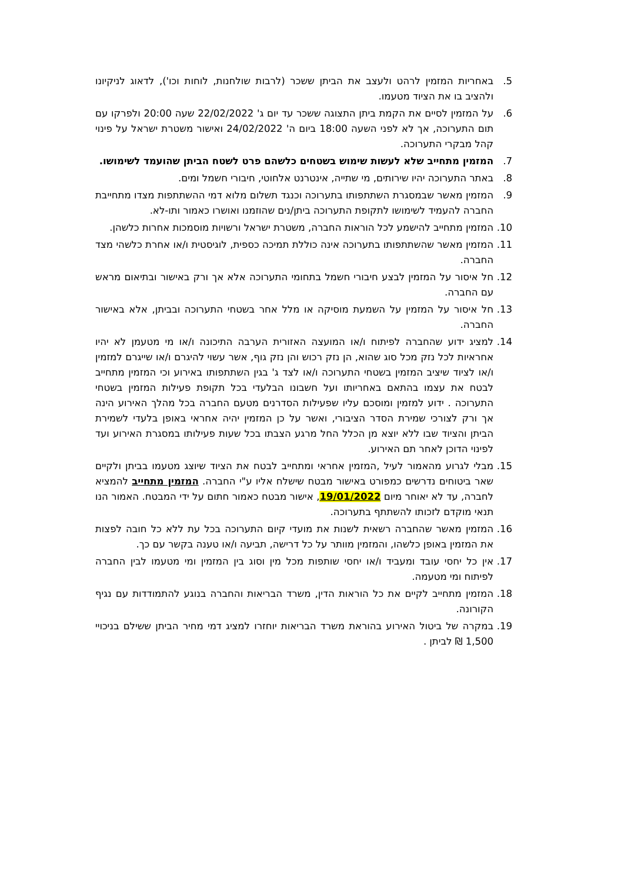5. באחריות המזמין לרהט ולעצב את הביתן ששכר (לרבות שולחנות, לוחות וכו'), לדאוג לניקיונו ולהציב בו את הציוד מטעמו.
6. על המזמין לסיים את הקמת ביתן התצוגה ששכר עד יום ג' 22/02/2022 שעה 20:00 ולפרקו עם תום התערוכה, אך לא לפני השעה 18:00 ביום ה' 24/02/2022 ואישור משטרת ישראל על פינוי קהל מבקרי התערוכה.
7. המזמין מתחייב שלא לעשות שימוש בשטחים כלשהם פרט לשטח הביתן שהועמד לשימושו.
8. באתר התערוכה יהיו שירותים, מי שתייה, אינטרנט אלחוטי, חיבורי חשמל ומים.
9. המזמין מאשר שבמסגרת השתתפותו בתערוכה וכנגד תשלום מלוא דמי ההשתתפות מצדו מתחייבת החברה להעמיד לשימושו לתקופת התערוכה ביתן/נים שהוזמנו ואושרו כאמור ותו-לא.
10. המזמין מתחייב להישמע לכל הוראות החברה, משטרת ישראל ורשויות מוסמכות אחרות כלשהן.
11. המזמין מאשר שהשתתפותו בתערוכה אינה כוללת תמיכה כספית, לוגיסטית ו/או אחרת כלשהי מצד החברה.
12. חל איסור על המזמין לבצע חיבורי חשמל בתחומי התערוכה אלא אך ורק באישור ובתיאום מראש עם החברה.
13. חל איסור על המזמין על השמעת מוסיקה או מלל אחר בשטחי התערוכה ובביתן, אלא באישור החברה.
14. למציג ידוע שהחברה לפיתוח ו/או המועצה האזורית הערבה התיכונה ו/או מי מטעמן לא יהיו אחראיות לכל נזק מכל סוג שהוא, הן נזק רכוש והן נזק גוף, אשר עשוי להיגרם ו/או שייגרם למזמין ו/או לציוד שיציב המזמין בשטחי התערוכה ו/או לצד ג' בגין השתתפותו באירוע וכי המזמין מתחייב לבטח את עצמו בהתאם באחריותו ועל חשבונו הבלעדי בכל תקופת פעילות המזמין בשטחי התערוכה . ידוע למזמין ומוסכם עליו שפעילות הסדרנים מטעם החברה בכל מהלך האירוע הינה אך ורק לצורכי שמירת הסדר הציבורי, ואשר על כן המזמין יהיה אחראי באופן בלעדי לשמירת הביתן והציוד שבו ללא יוצא מן הכלל החל מרגע הצבתו בכל שעות פעילותו במסגרת האירוע ועד לפינוי הדוכן לאחר תם האירוע.
15. מבלי לגרוע מהאמור לעיל ,המזמין אחראי ומתחייב לבטח את הציוד שיוצג מטעמו בביתן ולקיים שאר ביטוחים נדרשים כמפורט באישור מבטח שישלח אליו ע"י החברה. המזמין מתחייב להמציא לחברה, עד לא יאוחר מיום 19/01/2022, אישור מבטח כאמור חתום על ידי המבטח. האמור הנו תנאי מוקדם לזכותו להשתתף בתערוכה.
16. המזמין מאשר שהחברה רשאית לשנות את מועדי קיום התערוכה בכל עת ללא כל חובה לפצות את המזמין באופן כלשהו, והמזמין מוותר על כל דרישה, תביעה ו/או טענה בקשר עם כך.
17. אין כל יחסי עובד ומעביד ו/או יחסי שותפות מכל מין וסוג בין המזמין ומי מטעמו לבין החברה לפיתוח ומי מטעמה.
18. המזמין מתחייב לקיים את כל הוראות הדין, משרד הבריאות והחברה בנוגע להתמודדות עם נגיף הקורונה.
19. במקרה של ביטול האירוע בהוראת משרד הבריאות יוחזרו למציג דמי מחיר הביתן ששילם בניכויי 1,500 ₪ לביתן .